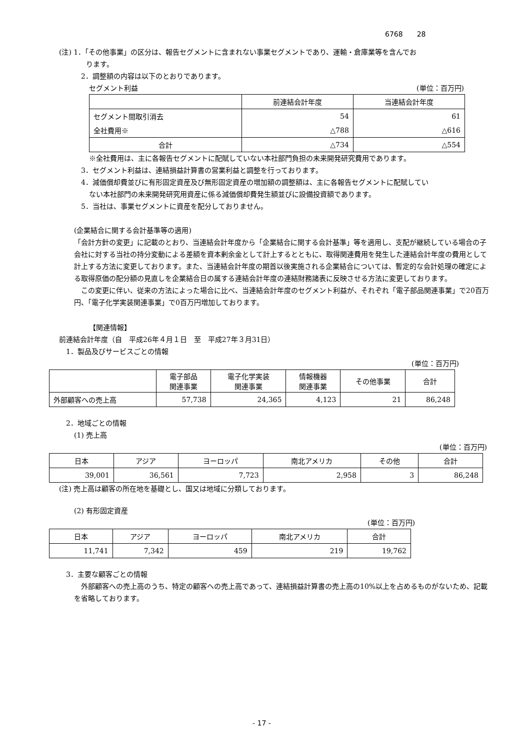6768　　28
(注) 1．「その他事業」の区分は、報告セグメントに含まれない事業セグメントであり、運輸・倉庫業等を含んでお
ります。
2．調整額の内容は以下のとおりであります。
セグメント利益 (単位：百万円)
| | 前連結会計年度 | 当連結会計年度 |
| --- | --- | --- |
| セグメント間取引消去 | 54 | 61 |
| 全社費用※ | △788 | △616 |
| 合計 | △734 | △554 |
※全社費用は、主に各報告セグメントに配賦していない本社部門負担の未来開発研究費用であります。
3．セグメント利益は、連結損益計算書の営業利益と調整を行っております。
4．減価償却費並びに有形固定資産及び無形固定資産の増加額の調整額は、主に各報告セグメントに配賦してい
ない本社部門の未来開発研究用資産に係る減価償却費発生額並びに設備投資額であります。
5．当社は、事業セグメントに資産を配分しておりません。
(企業結合に関する会計基準等の適用)
「会計方針の変更」に記載のとおり、当連結会計年度から「企業結合に関する会計基準」等を適用し、支配が継続している場合の子会社に対する当社の持分変動による差額を資本剰余金として計上するとともに、取得関連費用を発生した連結会計年度の費用として計上する方法に変更しております。また、当連結会計年度の期首以後実施される企業結合については、暫定的な会計処理の確定による取得原価の配分額の見直しを企業結合日の属する連結会計年度の連結財務諸表に反映させる方法に変更しております。
　この変更に伴い、従来の方法によった場合に比べ、当連結会計年度のセグメント利益が、それぞれ「電子部品関連事業」で20百万円、「電子化学実装関連事業」で0百万円増加しております。
【関連情報】
前連結会計年度（自　平成26年４月１日　至　平成27年３月31日）
1．製品及びサービスごとの情報
(単位：百万円)
| | 電子部品 関連事業 | 電子化学実装 関連事業 | 情報機器 関連事業 | その他事業 | 合計 |
| --- | --- | --- | --- | --- | --- |
| 外部顧客への売上高 | 57,738 | 24,365 | 4,123 | 21 | 86,248 |
2．地域ごとの情報
(1) 売上高
(単位：百万円)
| 日本 | アジア | ヨーロッパ | 南北アメリカ | その他 | 合計 |
| --- | --- | --- | --- | --- | --- |
| 39,001 | 36,561 | 7,723 | 2,958 | 3 | 86,248 |
(注) 売上高は顧客の所在地を基礎とし、国又は地域に分類しております。
(2) 有形固定資産
(単位：百万円)
| 日本 | アジア | ヨーロッパ | 南北アメリカ | 合計 |
| --- | --- | --- | --- | --- |
| 11,741 | 7,342 | 459 | 219 | 19,762 |
3．主要な顧客ごとの情報
　外部顧客への売上高のうち、特定の顧客への売上高であって、連結損益計算書の売上高の10%以上を占めるものがないため、記載を省略しております。
- 17 -